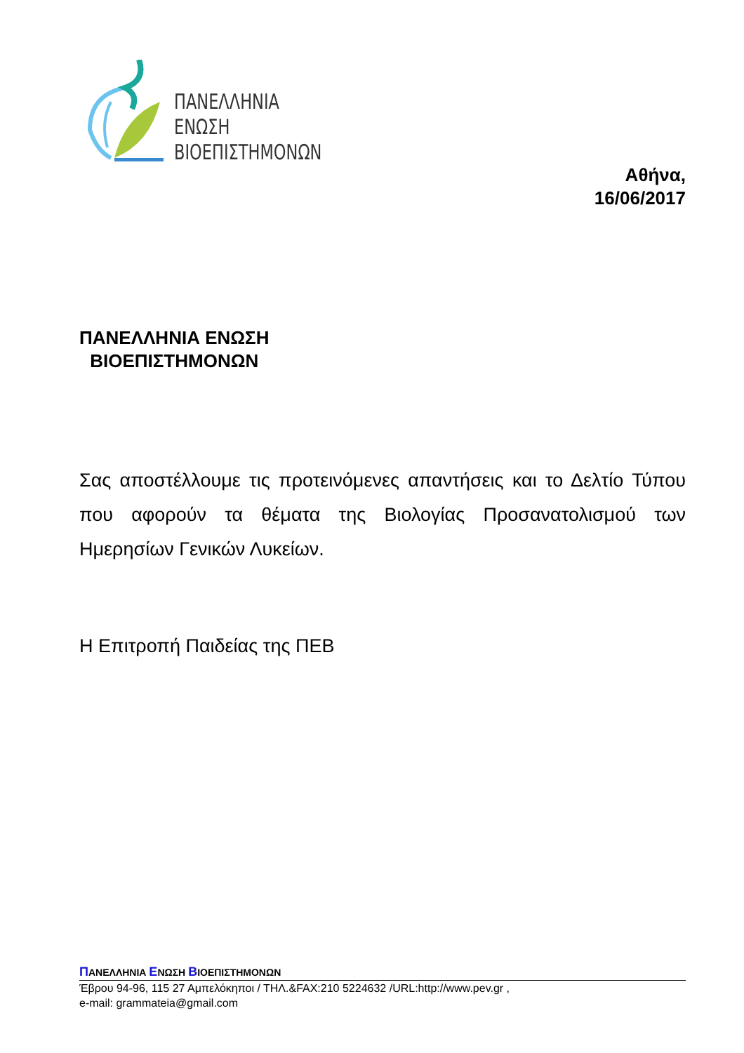ΠΑΝΕΛΛΗΝΙΑ
ΕΝΩΣΗ
ΒΙΟΕΠΙΣΤΗΜΟΝΩΝ
Αθήνα,
16/06/2017
ΠΑΝΕΛΛΗΝΙΑ ΕΝΩΣΗ
ΒΙΟΕΠΙΣΤΗΜΟΝΩΝ
Σας αποστέλλουμε τις προτεινόμενες απαντήσεις και το Δελτίο Τύπου που αφορούν τα θέματα της Βιολογίας Προσανατολισμού των Ημερησίων Γενικών Λυκείων.
Η Επιτροπή Παιδείας της ΠΕΒ
ΠΑΝΕΛΛΗΝΙΑ ΕΝΩΣΗ ΒΙΟΕΠΙΣΤΗΜΟΝΩΝ
Έβρου 94-96, 115 27 Αμπελόκηποι / ΤΗΛ.&FAX:210 5224632 /URL:http://www.pev.gr ,
e-mail: grammateia@gmail.com